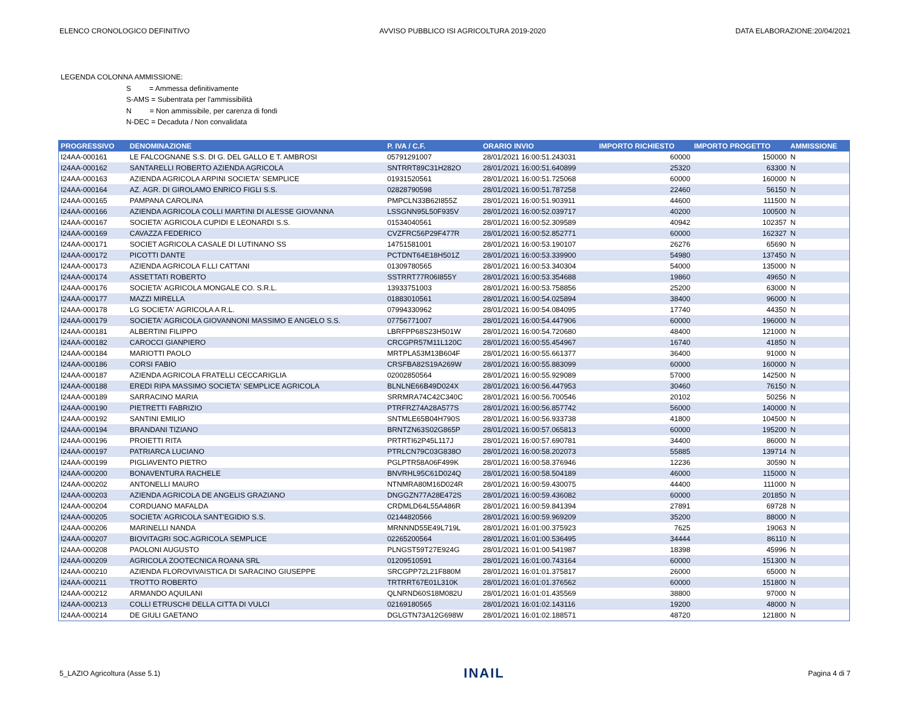ELENCO CRONOLOGICO DEFINITIVO AVVISO PUBBLICO ISI AGRICOLTURA 2019-2020 DATA ELABORAZIONE:20/04/2021
LEGENDA COLONNA AMMISSIONE:
S = Ammessa definitivamente
S-AMS = Subentrata per l'ammissibilità
N = Non ammissibile, per carenza di fondi
N-DEC = Decaduta / Non convalidata
| PROGRESSIVO | DENOMINAZIONE | P. IVA / C.F. | ORARIO INVIO | IMPORTO RICHIESTO | IMPORTO PROGETTO | AMMISSIONE |
| --- | --- | --- | --- | --- | --- | --- |
| I24AA-000161 | LE FALCOGNANE S.S. DI G. DEL GALLO E T. AMBROSI | 05791291007 | 28/01/2021 16:00:51.243031 | 60000 | 150000 | N |
| I24AA-000162 | SANTARELLI ROBERTO AZIENDA AGRICOLA | SNTRRT89C31H282O | 28/01/2021 16:00:51.640899 | 25320 | 63300 | N |
| I24AA-000163 | AZIENDA AGRICOLA ARPINI SOCIETA' SEMPLICE | 01931520561 | 28/01/2021 16:00:51.725068 | 60000 | 160000 | N |
| I24AA-000164 | AZ. AGR. DI GIROLAMO ENRICO FIGLI S.S. | 02828790598 | 28/01/2021 16:00:51.787258 | 22460 | 56150 | N |
| I24AA-000165 | PAMPANA CAROLINA | PMPCLN33B62I855Z | 28/01/2021 16:00:51.903911 | 44600 | 111500 | N |
| I24AA-000166 | AZIENDA AGRICOLA COLLI MARTINI DI ALESSE GIOVANNA | LSSGNN95L50F935V | 28/01/2021 16:00:52.039717 | 40200 | 100500 | N |
| I24AA-000167 | SOCIETA' AGRICOLA CUPIDI E LEONARDI S.S. | 01534040561 | 28/01/2021 16:00:52.309589 | 40942 | 102357 | N |
| I24AA-000169 | CAVAZZA FEDERICO | CVZFRC56P29F477R | 28/01/2021 16:00:52.852771 | 60000 | 162327 | N |
| I24AA-000171 | SOCIET AGRICOLA CASALE DI LUTINANO SS | 14751581001 | 28/01/2021 16:00:53.190107 | 26276 | 65690 | N |
| I24AA-000172 | PICOTTI DANTE | PCTDNT64E18H501Z | 28/01/2021 16:00:53.339900 | 54980 | 137450 | N |
| I24AA-000173 | AZIENDA AGRICOLA F.LLI CATTANI | 01309780565 | 28/01/2021 16:00:53.340304 | 54000 | 135000 | N |
| I24AA-000174 | ASSETTATI ROBERTO | SSTRRT77R06I855Y | 28/01/2021 16:00:53.354688 | 19860 | 49650 | N |
| I24AA-000176 | SOCIETA' AGRICOLA MONGALE CO. S.R.L. | 13933751003 | 28/01/2021 16:00:53.758856 | 25200 | 63000 | N |
| I24AA-000177 | MAZZI MIRELLA | 01883010561 | 28/01/2021 16:00:54.025894 | 38400 | 96000 | N |
| I24AA-000178 | LG SOCIETA' AGRICOLA A R.L. | 07994330962 | 28/01/2021 16:00:54.084095 | 17740 | 44350 | N |
| I24AA-000179 | SOCIETA' AGRICOLA GIOVANNONI MASSIMO E ANGELO S.S. | 07756771007 | 28/01/2021 16:00:54.447906 | 60000 | 196000 | N |
| I24AA-000181 | ALBERTINI FILIPPO | LBRFPP68S23H501W | 28/01/2021 16:00:54.720680 | 48400 | 121000 | N |
| I24AA-000182 | CAROCCI GIANPIERO | CRCGPR57M11L120C | 28/01/2021 16:00:55.454967 | 16740 | 41850 | N |
| I24AA-000184 | MARIOTTI PAOLO | MRTPLA53M13B604F | 28/01/2021 16:00:55.661377 | 36400 | 91000 | N |
| I24AA-000186 | CORSI FABIO | CRSFBA82S19A269W | 28/01/2021 16:00:55.883099 | 60000 | 160000 | N |
| I24AA-000187 | AZIENDA AGRICOLA FRATELLI CECCARIGLIA | 02002850564 | 28/01/2021 16:00:55.929089 | 57000 | 142500 | N |
| I24AA-000188 | EREDI RIPA MASSIMO SOCIETA' SEMPLICE AGRICOLA | BLNLNE66B49D024X | 28/01/2021 16:00:56.447953 | 30460 | 76150 | N |
| I24AA-000189 | SARRACINO MARIA | SRRMRA74C42C340C | 28/01/2021 16:00:56.700546 | 20102 | 50256 | N |
| I24AA-000190 | PIETRETTI FABRIZIO | PTRFRZ74A28A577S | 28/01/2021 16:00:56.857742 | 56000 | 140000 | N |
| I24AA-000192 | SANTINI EMILIO | SNTMLE65B04H790S | 28/01/2021 16:00:56.933738 | 41800 | 104500 | N |
| I24AA-000194 | BRANDANI TIZIANO | BRNTZN63S02G865P | 28/01/2021 16:00:57.065813 | 60000 | 195200 | N |
| I24AA-000196 | PROIETTI RITA | PRTRTI62P45L117J | 28/01/2021 16:00:57.690781 | 34400 | 86000 | N |
| I24AA-000197 | PATRIARCA LUCIANO | PTRLCN79C03G838O | 28/01/2021 16:00:58.202073 | 55885 | 139714 | N |
| I24AA-000199 | PIGLIAVENTO PIETRO | PGLPTR58A06F499K | 28/01/2021 16:00:58.376946 | 12236 | 30590 | N |
| I24AA-000200 | BONAVENTURA RACHELE | BNVRHL95C61D024Q | 28/01/2021 16:00:58.504189 | 46000 | 115000 | N |
| I24AA-000202 | ANTONELLI MAURO | NTNMRA80M16D024R | 28/01/2021 16:00:59.430075 | 44400 | 111000 | N |
| I24AA-000203 | AZIENDA AGRICOLA DE ANGELIS GRAZIANO | DNGGZN77A28E472S | 28/01/2021 16:00:59.436082 | 60000 | 201850 | N |
| I24AA-000204 | CORDUANO MAFALDA | CRDMLD64L55A486R | 28/01/2021 16:00:59.841394 | 27891 | 69728 | N |
| I24AA-000205 | SOCIETA' AGRICOLA SANT'EGIDIO S.S. | 02144820566 | 28/01/2021 16:00:59.969209 | 35200 | 88000 | N |
| I24AA-000206 | MARINELLI NANDA | MRNNND55E49L719L | 28/01/2021 16:01:00.375923 | 7625 | 19063 | N |
| I24AA-000207 | BIOVITAGRI SOC.AGRICOLA SEMPLICE | 02265200564 | 28/01/2021 16:01:00.536495 | 34444 | 86110 | N |
| I24AA-000208 | PAOLONI AUGUSTO | PLNGST59T27E924G | 28/01/2021 16:01:00.541987 | 18398 | 45996 | N |
| I24AA-000209 | AGRICOLA ZOOTECNICA ROANA SRL | 01209510591 | 28/01/2021 16:01:00.743164 | 60000 | 151300 | N |
| I24AA-000210 | AZIENDA FLOROVIVAISTICA DI SARACINO GIUSEPPE | SRCGPP72L21F880M | 28/01/2021 16:01:01.375817 | 26000 | 65000 | N |
| I24AA-000211 | TROTTO ROBERTO | TRTRRT67E01L310K | 28/01/2021 16:01:01.376562 | 60000 | 151800 | N |
| I24AA-000212 | ARMANDO AQUILANI | QLNRND60S18M082U | 28/01/2021 16:01:01.435569 | 38800 | 97000 | N |
| I24AA-000213 | COLLI ETRUSCHI DELLA CITTA DI VULCI | 02169180565 | 28/01/2021 16:01:02.143116 | 19200 | 48000 | N |
| I24AA-000214 | DE GIULI GAETANO | DGLGTN73A12G698W | 28/01/2021 16:01:02.188571 | 48720 | 121800 | N |
5_LAZIO Agricoltura (Asse 5.1) INAIL Pagina 4 di 7